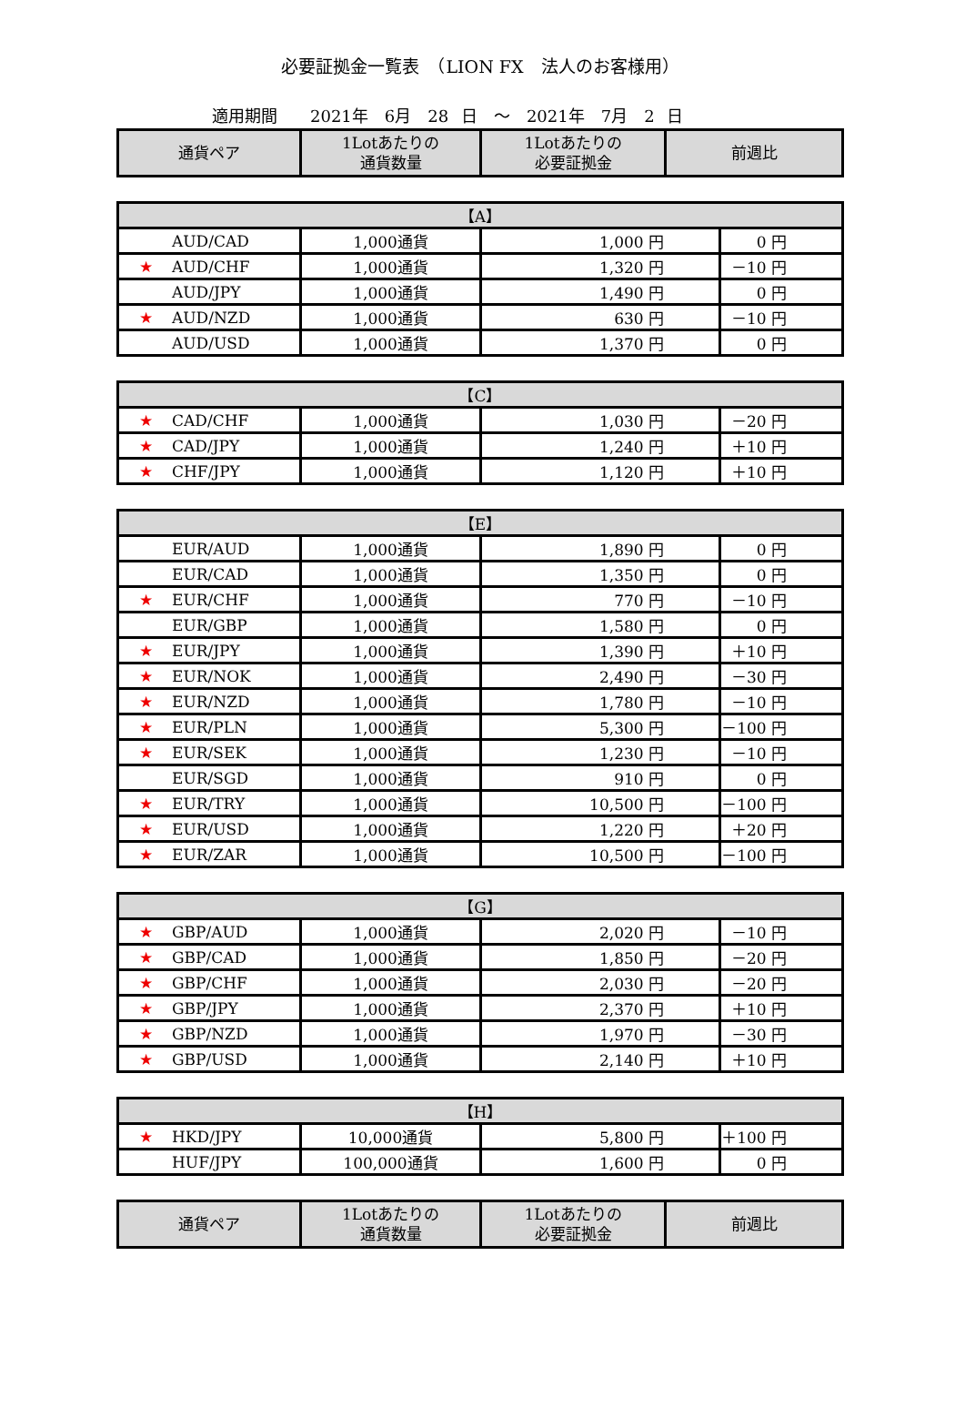必要証拠金一覧表　（LION FX　法人のお客様用）
適用期間　　2021年　6月　28 日　～　2021年　7月　2 日
| 通貨ペア | 1Lotあたりの 通貨数量 | 1Lotあたりの 必要証拠金 | 前週比 |
| --- | --- | --- | --- |
| 【A】 | | | |
| AUD/CAD | 1,000通貨 | 1,000 円 | 0 円 |
| ★ AUD/CHF | 1,000通貨 | 1,320 円 | －10 円 |
| AUD/JPY | 1,000通貨 | 1,490 円 | 0 円 |
| ★ AUD/NZD | 1,000通貨 | 630 円 | －10 円 |
| AUD/USD | 1,000通貨 | 1,370 円 | 0 円 |
| 【C】 | | | |
| ★ CAD/CHF | 1,000通貨 | 1,030 円 | －20 円 |
| ★ CAD/JPY | 1,000通貨 | 1,240 円 | ＋10 円 |
| ★ CHF/JPY | 1,000通貨 | 1,120 円 | ＋10 円 |
| 【E】 | | | |
| EUR/AUD | 1,000通貨 | 1,890 円 | 0 円 |
| EUR/CAD | 1,000通貨 | 1,350 円 | 0 円 |
| ★ EUR/CHF | 1,000通貨 | 770 円 | －10 円 |
| EUR/GBP | 1,000通貨 | 1,580 円 | 0 円 |
| ★ EUR/JPY | 1,000通貨 | 1,390 円 | ＋10 円 |
| ★ EUR/NOK | 1,000通貨 | 2,490 円 | －30 円 |
| ★ EUR/NZD | 1,000通貨 | 1,780 円 | －10 円 |
| ★ EUR/PLN | 1,000通貨 | 5,300 円 | －100 円 |
| ★ EUR/SEK | 1,000通貨 | 1,230 円 | －10 円 |
| EUR/SGD | 1,000通貨 | 910 円 | 0 円 |
| ★ EUR/TRY | 1,000通貨 | 10,500 円 | －100 円 |
| ★ EUR/USD | 1,000通貨 | 1,220 円 | ＋20 円 |
| ★ EUR/ZAR | 1,000通貨 | 10,500 円 | －100 円 |
| 【G】 | | | |
| ★ GBP/AUD | 1,000通貨 | 2,020 円 | －10 円 |
| ★ GBP/CAD | 1,000通貨 | 1,850 円 | －20 円 |
| ★ GBP/CHF | 1,000通貨 | 2,030 円 | －20 円 |
| ★ GBP/JPY | 1,000通貨 | 2,370 円 | ＋10 円 |
| ★ GBP/NZD | 1,000通貨 | 1,970 円 | －30 円 |
| ★ GBP/USD | 1,000通貨 | 2,140 円 | ＋10 円 |
| 【H】 | | | |
| ★ HKD/JPY | 10,000通貨 | 5,800 円 | ＋100 円 |
| HUF/JPY | 100,000通貨 | 1,600 円 | 0 円 |
| 通貨ペア | 1Lotあたりの 通貨数量 | 1Lotあたりの 必要証拠金 | 前週比 |
| --- | --- | --- | --- |